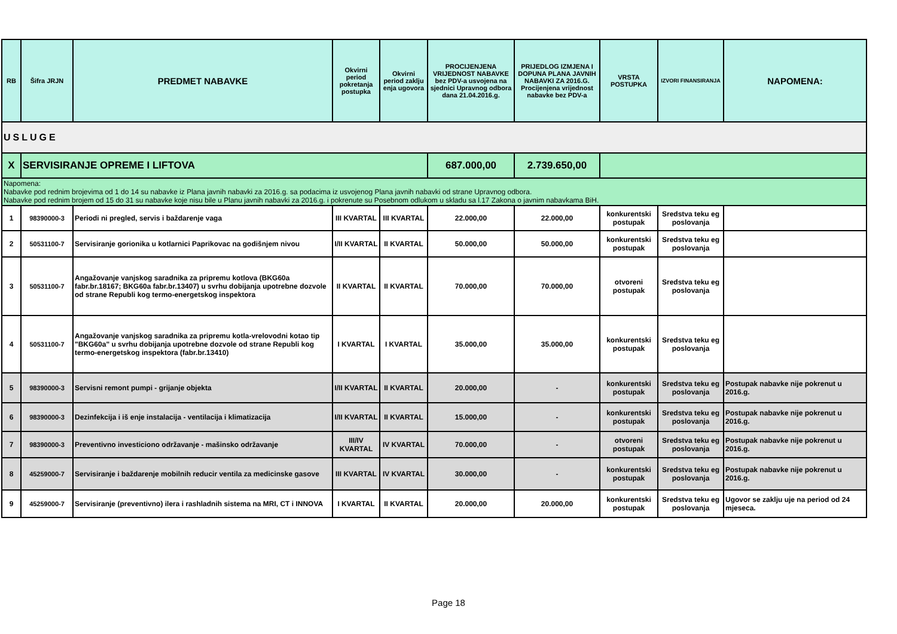| RB | Šifra JRJN | PREDMET NABAVKE | Okvirni period pokretanja postupka | Okvirni period zaklju enja ugovora | PROCIJENJENA VRIJEDNOST NABAVKE bez PDV-a usvojena na sjednici Upravnog odbora dana 21.04.2016.g. | PRIJEDLOG IZMJENA I DOPUNA PLANA JAVNIH NABAVKI ZA 2016.G. Procijenjena vrijednost nabavke bez PDV-a | VRSTA POSTUPKA | IZVORI FINANSIRANJA | NAPOMENA: |
| --- | --- | --- | --- | --- | --- | --- | --- | --- | --- |
| USLUGE | | | | | | | | | |
| X | SERVISIRANJE OPREME I LIFTOVA | | | | 687.000,00 | 2.739.650,00 | | | |
| Napomena: Nabavke pod rednim brojevima od 1 do 14 su nabavke iz Plana javnih nabavki za 2016.g. sa podacima iz usvojenog Plana javnih nabavki od strane Upravnog odbora. Nabavke pod rednim brojem od 15 do 31 su nabavke koje nisu bile u Planu javnih nabavki za 2016.g. i pokrenute su Posebnom odlukom u skladu sa l.17 Zakona o javnim nabavkama BiH. | | | | | | | | | |
| 1 | 98390000-3 | Periodi ni pregled, servis i baždarenje vaga | III KVARTAL | III KVARTAL | 22.000,00 | 22.000,00 | konkurentski postupak | Sredstva teku eg poslovanja | |
| 2 | 50531100-7 | Servisiranje gorionika u kotlarnici Paprikovac na godišnjem nivou | I/II KVARTAL | II KVARTAL | 50.000,00 | 50.000,00 | konkurentski postupak | Sredstva teku eg poslovanja | |
| 3 | 50531100-7 | Angažovanje vanjskog saradnika za pripremu kotlova (BKG60a fabr.br.18167; BKG60a fabr.br.13407) u svrhu dobijanja upotrebne dozvole od strane Republi kog termo-energetskog inspektora | II KVARTAL | II KVARTAL | 70.000,00 | 70.000,00 | otvoreni postupak | Sredstva teku eg poslovanja | |
| 4 | 50531100-7 | Angažovanje vanjskog saradnika za pripremu kotla-vrelovodni kotao tip "BKG60a" u svrhu dobijanja upotrebne dozvole od strane Republi kog termo-energetskog inspektora (fabr.br.13410) | I KVARTAL | I KVARTAL | 35.000,00 | 35.000,00 | konkurentski postupak | Sredstva teku eg poslovanja | |
| 5 | 98390000-3 | Servisni remont pumpi - grijanje objekta | I/II KVARTAL | II KVARTAL | 20.000,00 | - | konkurentski postupak | Sredstva teku eg poslovanja | Postupak nabavke nije pokrenut u 2016.g. |
| 6 | 98390000-3 | Dezinfekcija i iš enje instalacija - ventilacija i klimatizacija | I/II KVARTAL | II KVARTAL | 15.000,00 | - | konkurentski postupak | Sredstva teku eg poslovanja | Postupak nabavke nije pokrenut u 2016.g. |
| 7 | 98390000-3 | Preventivno investiciono održavanje - mašinsko održavanje | III/IV KVARTAL | IV KVARTAL | 70.000,00 | - | otvoreni postupak | Sredstva teku eg poslovanja | Postupak nabavke nije pokrenut u 2016.g. |
| 8 | 45259000-7 | Servisiranje i baždarenje mobilnih reducir ventila za medicinske gasove | III KVARTAL | IV KVARTAL | 30.000,00 | - | konkurentski postupak | Sredstva teku eg poslovanja | Postupak nabavke nije pokrenut u 2016.g. |
| 9 | 45259000-7 | Servisiranje (preventivno) ilera i rashladnih sistema na MRI, CT i INNOVA | I KVARTAL | II KVARTAL | 20.000,00 | 20.000,00 | konkurentski postupak | Sredstva teku eg poslovanja | Ugovor se zaklju uje na period od 24 mjeseca. |
Page 18